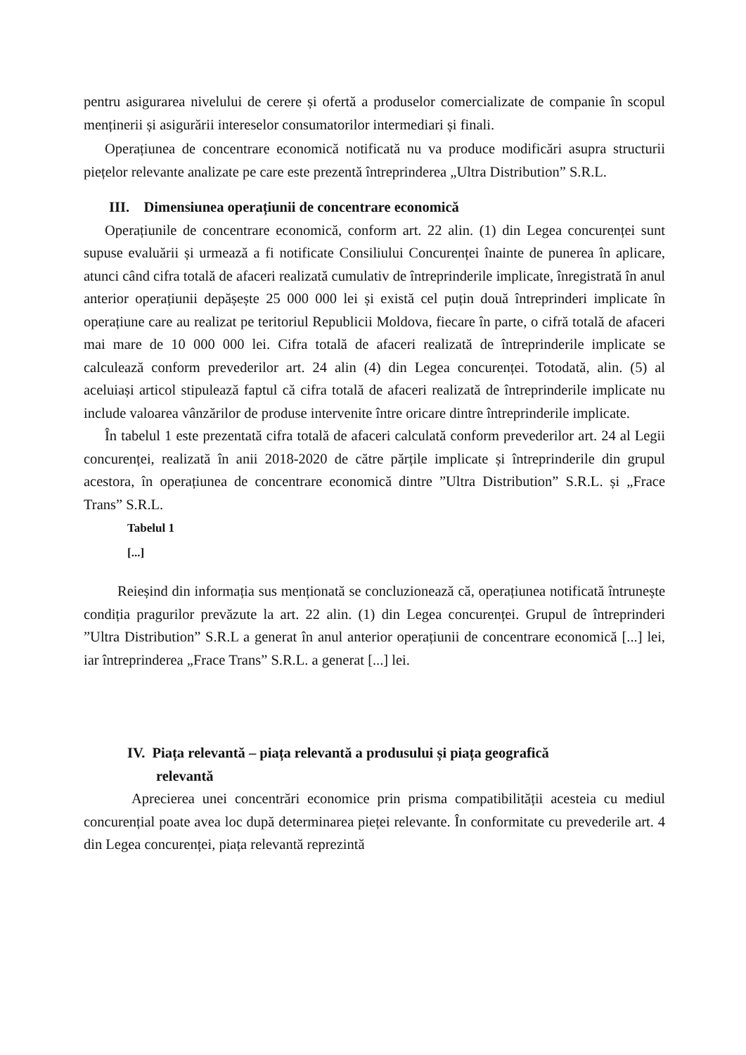pentru asigurarea nivelului de cerere și ofertă a produselor comercializate de companie în scopul menținerii și asigurării intereselor consumatorilor intermediari și finali.
Operațiunea de concentrare economică notificată nu va produce modificări asupra structurii piețelor relevante analizate pe care este prezentă întreprinderea „Ultra Distribution” S.R.L.
III. Dimensiunea operațiunii de concentrare economică
Operațiunile de concentrare economică, conform art. 22 alin. (1) din Legea concurenței sunt supuse evaluării și urmează a fi notificate Consiliului Concurenței înainte de punerea în aplicare, atunci când cifra totală de afaceri realizată cumulativ de întreprinderile implicate, înregistrată în anul anterior operațiunii depășește 25 000 000 lei și există cel puțin două întreprinderi implicate în operațiune care au realizat pe teritoriul Republicii Moldova, fiecare în parte, o cifră totală de afaceri mai mare de 10 000 000 lei. Cifra totală de afaceri realizată de întreprinderile implicate se calculează conform prevederilor art. 24 alin (4) din Legea concurenței. Totodată, alin. (5) al aceluiași articol stipulează faptul că cifra totală de afaceri realizată de întreprinderile implicate nu include valoarea vânzărilor de produse intervenite între oricare dintre întreprinderile implicate.
În tabelul 1 este prezentată cifra totală de afaceri calculată conform prevederilor art. 24 al Legii concurenței, realizată în anii 2018-2020 de către părțile implicate și întreprinderile din grupul acestora, în operațiunea de concentrare economică dintre ”Ultra Distribution” S.R.L. și „Frace Trans” S.R.L.
Tabelul 1
[...]
Reieșind din informația sus menționată se concluzionează că, operațiunea notificată întrunește condiția pragurilor prevăzute la art. 22 alin. (1) din Legea concurenței. Grupul de întreprinderi ”Ultra Distribution” S.R.L a generat în anul anterior operațiunii de concentrare economică [...] lei, iar întreprinderea „Frace Trans” S.R.L. a generat [...] lei.
IV. Piața relevantă – piața relevantă a produsului și piața geografică
relevantă
Aprecierea unei concentrări economice prin prisma compatibilității acesteia cu mediul concurențial poate avea loc după determinarea pieței relevante. În conformitate cu prevederile art. 4 din Legea concurenței, piața relevantă reprezintă